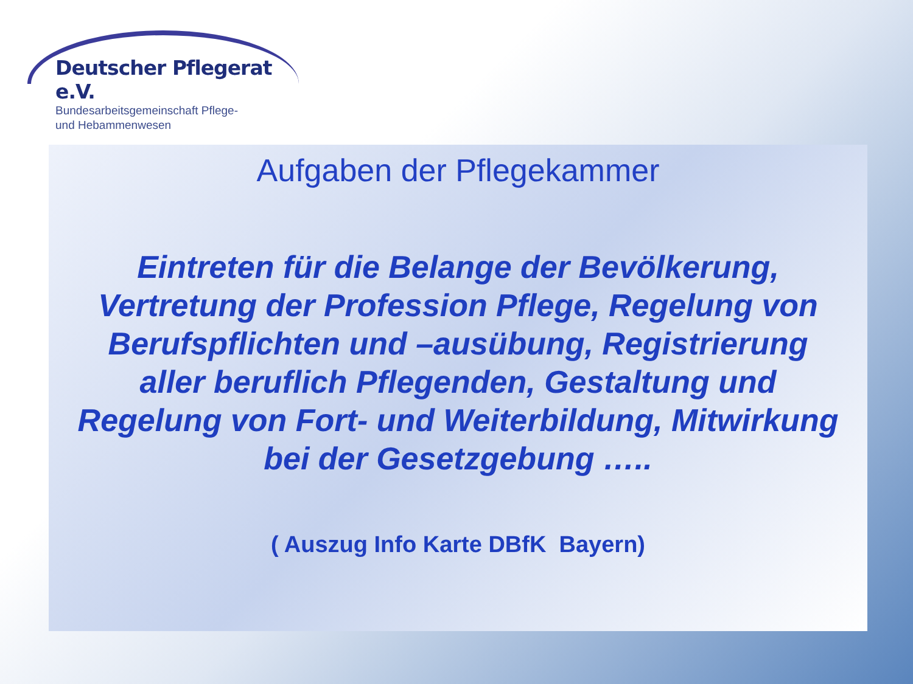Deutscher Pflegerat e.V.
Bundesarbeitsgemeinschaft Pflege-
und Hebammenwesen
Aufgaben der Pflegekammer
Eintreten für die Belange der Bevölkerung, Vertretung der Profession Pflege, Regelung von Berufspflichten und –ausübung, Registrierung aller beruflich Pflegenden, Gestaltung und Regelung von Fort- und Weiterbildung, Mitwirkung bei der Gesetzgebung …..
( Auszug Info Karte DBfK Bayern)